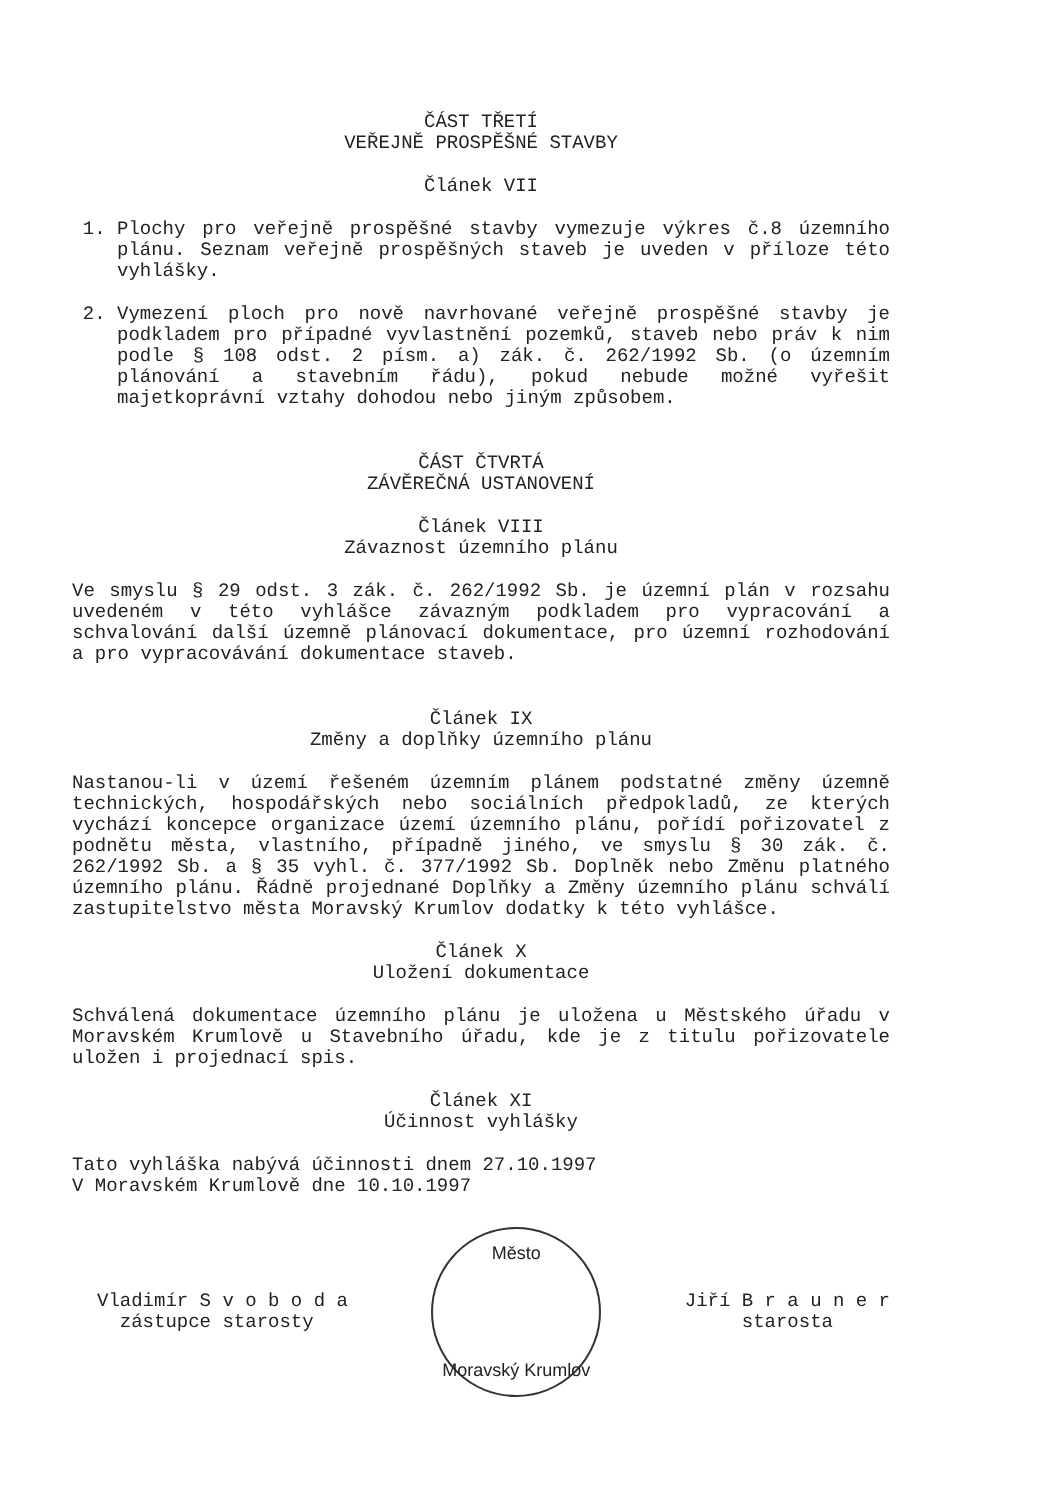ČÁST TŘETÍ
VEŘEJNĚ PROSPĚŠNÉ STAVBY
Článek VII
1. Plochy pro veřejně prospěšné stavby vymezuje výkres č.8 územního plánu. Seznam veřejně prospěšných staveb je uveden v příloze této vyhlášky.
2. Vymezení ploch pro nově navrhované veřejně prospěšné stavby je podkladem pro případné vyvlastnění pozemků, staveb nebo práv k nim podle § 108 odst. 2 písm. a) zák. č. 262/1992 Sb. (o územním plánování a stavebním řádu), pokud nebude možné vyřešit majetkoprávní vztahy dohodou nebo jiným způsobem.
ČÁST ČTVRTÁ
ZÁVĚREČNÁ USTANOVENÍ
Článek VIII
Závaznost územního plánu
Ve smyslu § 29 odst. 3 zák. č. 262/1992 Sb. je územní plán v rozsahu uvedeném v této vyhlášce závazným podkladem pro vypracování a schvalování další územně plánovací dokumentace, pro územní rozhodování a pro vypracovávání dokumentace staveb.
Článek IX
Změny a doplňky územního plánu
Nastanou-li v území řešeném územním plánem podstatné změny územně technických, hospodářských nebo sociálních předpokladů, ze kterých vychází koncepce organizace území územního plánu, pořídí pořizovatel z podnětu města, vlastního, případně jiného, ve smyslu § 30 zák. č. 262/1992 Sb. a § 35 vyhl. č. 377/1992 Sb. Doplněk nebo Změnu platného územního plánu. Řádně projednané Doplňky a Změny územního plánu schválí zastupitelstvo města Moravský Krumlov dodatky k této vyhlášce.
Článek X
Uložení dokumentace
Schválená dokumentace územního plánu je uložena u Městského úřadu v Moravském Krumlově u Stavebního úřadu, kde je z titulu pořizovatele uložen i projednací spis.
Článek XI
Účinnost vyhlášky
Tato vyhláška nabývá účinnosti dnem 27.10.1997
V Moravském Krumlově dne 10.10.1997
Vladimír S v o b o d a
zástupce starosty
Město
Moravský Krumlov
Jiří B r a u n e r
starosta